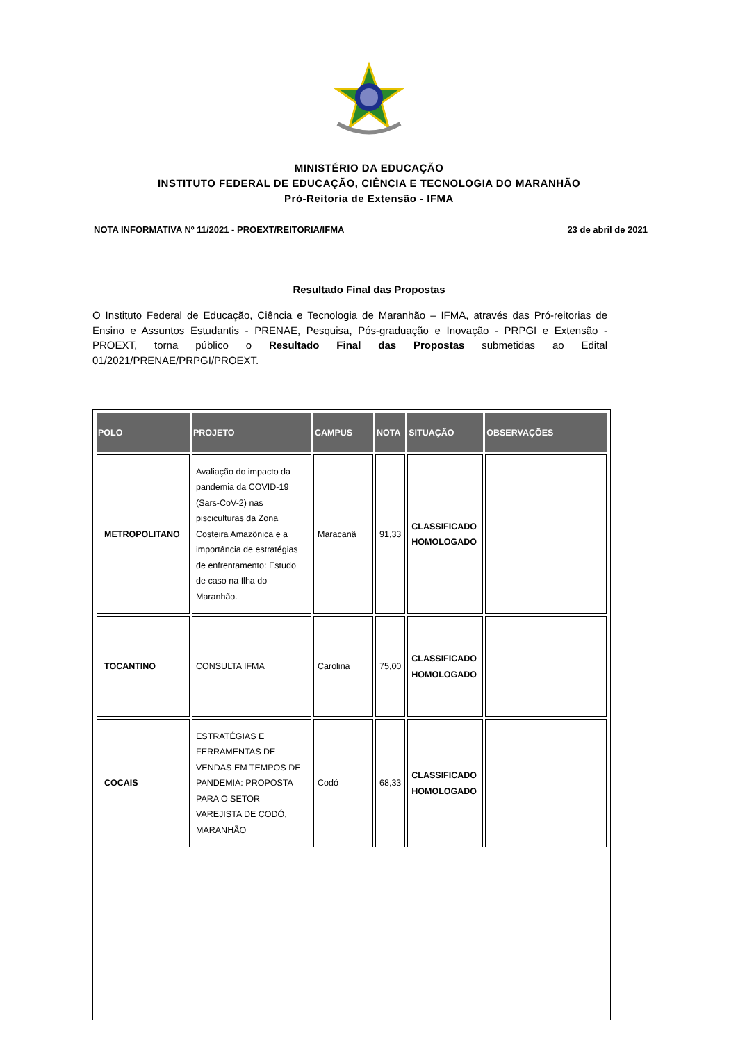MINISTÉRIO DA EDUCAÇÃO
INSTITUTO FEDERAL DE EDUCAÇÃO, CIÊNCIA E TECNOLOGIA DO MARANHÃO
Pró-Reitoria de Extensão - IFMA
NOTA INFORMATIVA Nº 11/2021 - PROEXT/REITORIA/IFMA 23 de abril de 2021
Resultado Final das Propostas
O Instituto Federal de Educação, Ciência e Tecnologia de Maranhão – IFMA, através das Pró-reitorias de Ensino e Assuntos Estudantis - PRENAE, Pesquisa, Pós-graduação e Inovação - PRPGI e Extensão - PROEXT, torna público o Resultado Final das Propostas submetidas ao Edital 01/2021/PRENAE/PRPGI/PROEXT.
| POLO | PROJETO | CAMPUS | NOTA | SITUAÇÃO | OBSERVAÇÕES |
| --- | --- | --- | --- | --- | --- |
| METROPOLITANO | Avaliação do impacto da pandemia da COVID-19 (Sars-CoV-2) nas pisciculturas da Zona Costeira Amazônica e a importância de estratégias de enfrentamento: Estudo de caso na Ilha do Maranhão. | Maracanã | 91,33 | CLASSIFICADO HOMOLOGADO | |
| TOCANTINO | CONSULTA IFMA | Carolina | 75,00 | CLASSIFICADO HOMOLOGADO | |
| COCAIS | ESTRATÉGIAS E FERRAMENTAS DE VENDAS EM TEMPOS DE PANDEMIA: PROPOSTA PARA O SETOR VAREJISTA DE CODÓ, MARANHÃO | Codó | 68,33 | CLASSIFICADO HOMOLOGADO | |